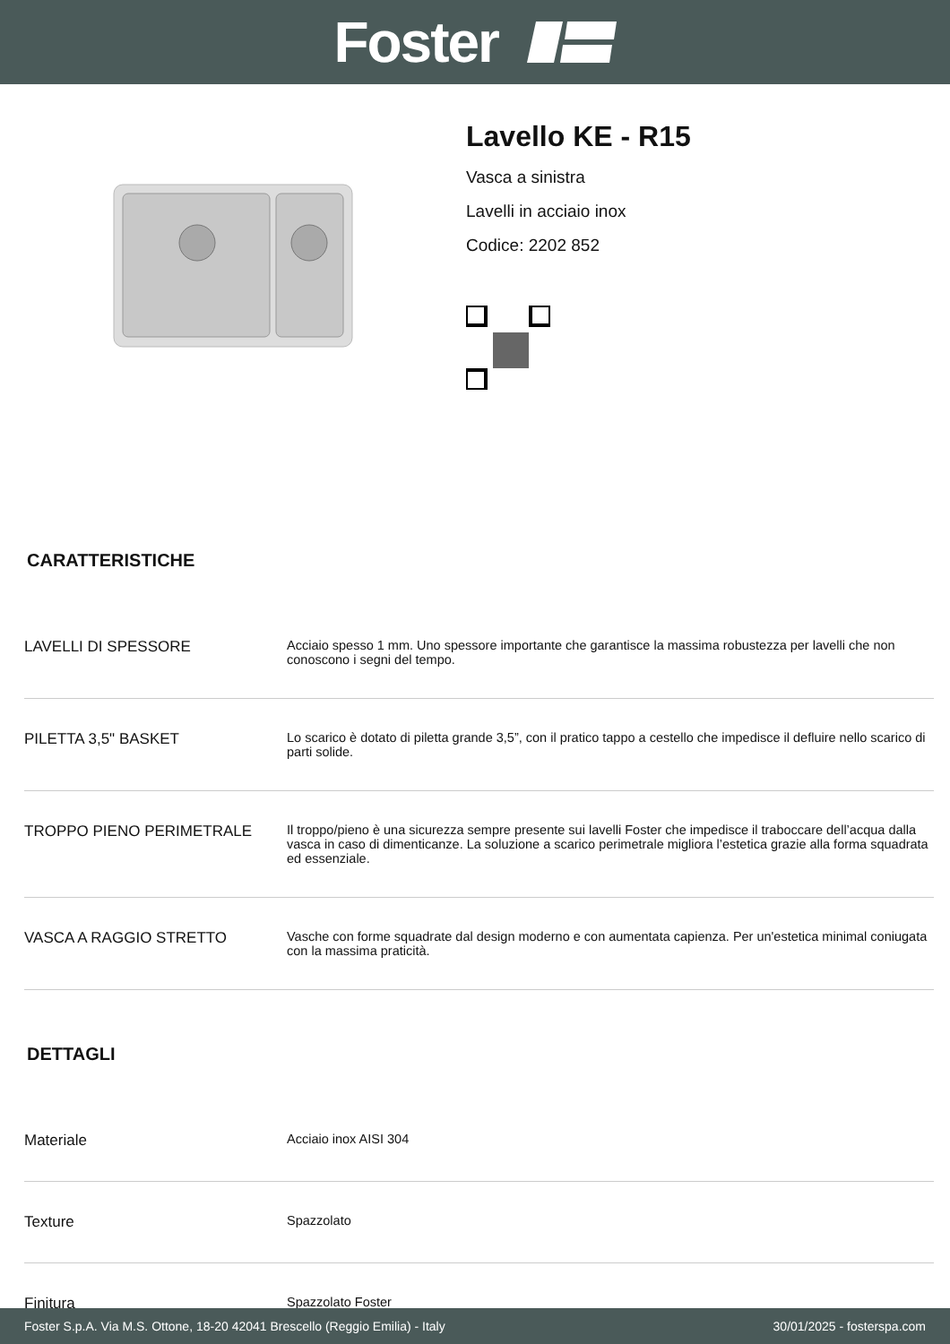Foster
Lavello KE - R15
Vasca a sinistra
Lavelli in acciaio inox
Codice: 2202 852
CARATTERISTICHE
| LAVELLI DI SPESSORE | Acciaio spesso 1 mm. Uno spessore importante che garantisce la massima robustezza per lavelli che non conoscono i segni del tempo. |
| PILETTA 3,5" BASKET | Lo scarico è dotato di piletta grande 3,5”, con il pratico tappo a cestello che impedisce il defluire nello scarico di parti solide. |
| TROPPO PIENO PERIMETRALE | Il troppo/pieno è una sicurezza sempre presente sui lavelli Foster che impedisce il traboccare dell’acqua dalla vasca in caso di dimenticanze. La soluzione a scarico perimetrale migliora l’estetica grazie alla forma squadrata ed essenziale. |
| VASCA A RAGGIO STRETTO | Vasche con forme squadrate dal design moderno e con aumentata capienza. Per un'estetica minimal coniugata con la massima praticità. |
DETTAGLI
| Materiale | Acciaio inox AISI 304 |
| Texture | Spazzolato |
| Finitura | Spazzolato Foster |
Foster S.p.A. Via M.S. Ottone, 18-20 42041 Brescello (Reggio Emilia) - Italy 30/01/2025 - fosterspa.com